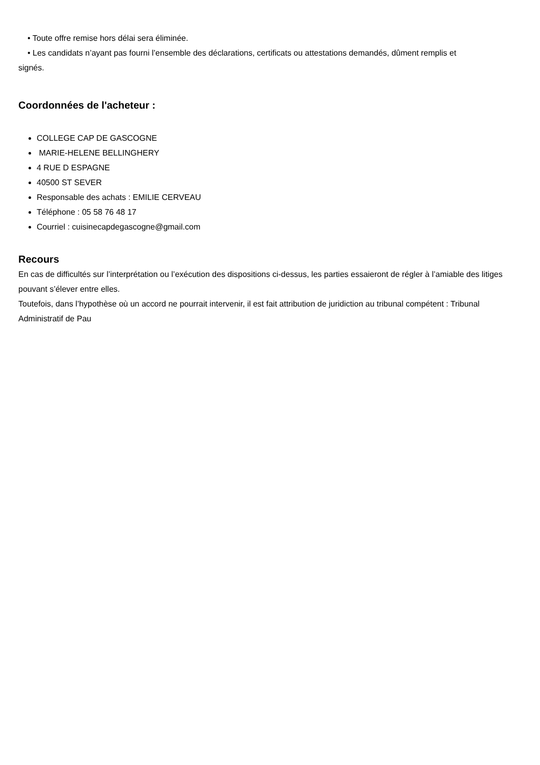• Toute offre remise hors délai sera éliminée.
• Les candidats n’ayant pas fourni l’ensemble des déclarations, certificats ou attestations demandés, dûment remplis et
signés.
Coordonnées de l'acheteur :
COLLEGE CAP DE GASCOGNE
MARIE-HELENE BELLINGHERY
4 RUE D ESPAGNE
40500 ST SEVER
Responsable des achats : EMILIE CERVEAU
Téléphone : 05 58 76 48 17
Courriel : cuisinecapdegascogne@gmail.com
Recours
En cas de difficultés sur l’interprétation ou l’exécution des dispositions ci-dessus, les parties essaieront de régler à l’amiable des litiges pouvant s’élever entre elles.
Toutefois, dans l’hypothèse où un accord ne pourrait intervenir, il est fait attribution de juridiction au tribunal compétent : Tribunal Administratif de Pau